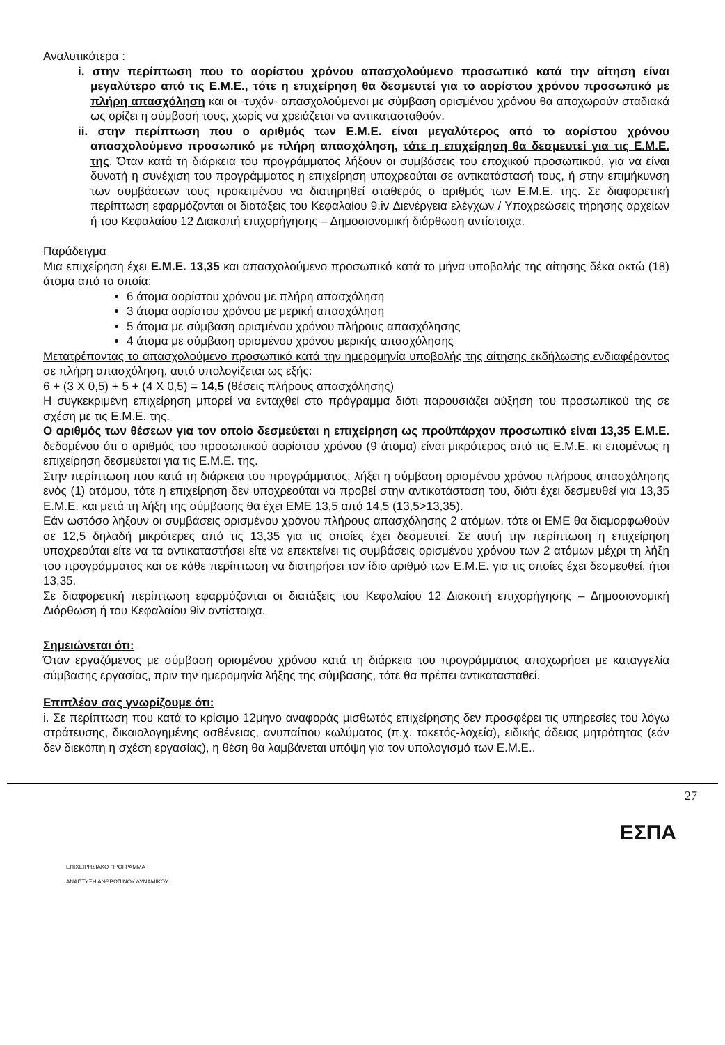Αναλυτικότερα :
i. στην περίπτωση που το αορίστου χρόνου απασχολούμενο προσωπικό κατά την αίτηση είναι μεγαλύτερο από τις Ε.Μ.Ε., τότε η επιχείρηση θα δεσμευτεί για το αορίστου χρόνου προσωπικό με πλήρη απασχόληση και οι -τυχόν- απασχολούμενοι με σύμβαση ορισμένου χρόνου θα αποχωρούν σταδιακά ως ορίζει η σύμβασή τους, χωρίς να χρειάζεται να αντικατασταθούν.
ii. στην περίπτωση που ο αριθμός των Ε.Μ.Ε. είναι μεγαλύτερος από το αορίστου χρόνου απασχολούμενο προσωπικό με πλήρη απασχόληση, τότε η επιχείρηση θα δεσμευτεί για τις Ε.Μ.Ε. της. Όταν κατά τη διάρκεια του προγράμματος λήξουν οι συμβάσεις του εποχικού προσωπικού, για να είναι δυνατή η συνέχιση του προγράμματος η επιχείρηση υποχρεούται σε αντικατάστασή τους, ή στην επιμήκυνση των συμβάσεων τους προκειμένου να διατηρηθεί σταθερός ο αριθμός των Ε.Μ.Ε. της. Σε διαφορετική περίπτωση εφαρμόζονται οι διατάξεις του Κεφαλαίου 9.iv Διενέργεια ελέγχων / Υποχρεώσεις τήρησης αρχείων ή του Κεφαλαίου 12 Διακοπή επιχορήγησης – Δημοσιονομική διόρθωση αντίστοιχα.
Παράδειγμα
Μια επιχείρηση έχει Ε.Μ.Ε. 13,35 και απασχολούμενο προσωπικό κατά το μήνα υποβολής της αίτησης δέκα οκτώ (18) άτομα από τα οποία:
6 άτομα αορίστου χρόνου με πλήρη απασχόληση
3 άτομα αορίστου χρόνου με μερική απασχόληση
5 άτομα με σύμβαση ορισμένου χρόνου πλήρους απασχόλησης
4 άτομα με σύμβαση ορισμένου χρόνου μερικής απασχόλησης
Μετατρέποντας το απασχολούμενο προσωπικό κατά την ημερομηνία υποβολής της αίτησης εκδήλωσης ενδιαφέροντος σε πλήρη απασχόληση, αυτό υπολογίζεται ως εξής:
6 + (3 X 0,5) + 5 + (4 X 0,5) = 14,5 (θέσεις πλήρους απασχόλησης)
Η συγκεκριμένη επιχείρηση μπορεί να ενταχθεί στο πρόγραμμα διότι παρουσιάζει αύξηση του προσωπικού της σε σχέση με τις Ε.Μ.Ε. της.
Ο αριθμός των θέσεων για τον οποίο δεσμεύεται η επιχείρηση ως προϋπάρχον προσωπικό είναι 13,35 Ε.Μ.Ε. δεδομένου ότι ο αριθμός του προσωπικού αορίστου χρόνου (9 άτομα) είναι μικρότερος από τις Ε.Μ.Ε. κι επομένως η επιχείρηση δεσμεύεται για τις Ε.Μ.Ε. της.
Στην περίπτωση που κατά τη διάρκεια του προγράμματος, λήξει η σύμβαση ορισμένου χρόνου πλήρους απασχόλησης ενός (1) ατόμου, τότε η επιχείρηση δεν υποχρεούται να προβεί στην αντικατάσταση του, διότι έχει δεσμευθεί για 13,35 Ε.Μ.Ε. και μετά τη λήξη της σύμβασης θα έχει ΕΜΕ 13,5 από 14,5 (13,5>13,35).
Εάν ωστόσο λήξουν οι συμβάσεις ορισμένου χρόνου πλήρους απασχόλησης 2 ατόμων, τότε οι ΕΜΕ θα διαμορφωθούν σε 12,5 δηλαδή μικρότερες από τις 13,35 για τις οποίες έχει δεσμευτεί. Σε αυτή την περίπτωση η επιχείρηση υποχρεούται είτε να τα αντικαταστήσει είτε να επεκτείνει τις συμβάσεις ορισμένου χρόνου των 2 ατόμων μέχρι τη λήξη του προγράμματος και σε κάθε περίπτωση να διατηρήσει τον ίδιο αριθμό των Ε.Μ.Ε. για τις οποίες έχει δεσμευθεί, ήτοι 13,35.
Σε διαφορετική περίπτωση εφαρμόζονται οι διατάξεις του Κεφαλαίου 12 Διακοπή επιχορήγησης – Δημοσιονομική Διόρθωση ή του Κεφαλαίου 9iv αντίστοιχα.
Σημειώνεται ότι:
Όταν εργαζόμενος με σύμβαση ορισμένου χρόνου κατά τη διάρκεια του προγράμματος αποχωρήσει με καταγγελία σύμβασης εργασίας, πριν την ημερομηνία λήξης της σύμβασης, τότε θα πρέπει αντικατασταθεί.
Επιπλέον σας γνωρίζουμε ότι:
i. Σε περίπτωση που κατά το κρίσιμο 12μηνο αναφοράς μισθωτός επιχείρησης δεν προσφέρει τις υπηρεσίες του λόγω στράτευσης, δικαιολογημένης ασθένειας, ανυπαίτιου κωλύματος (π.χ. τοκετός-λοχεία), ειδικής άδειας μητρότητας (εάν δεν διεκόπη η σχέση εργασίας), η θέση θα λαμβάνεται υπόψη για τον υπολογισμό των Ε.Μ.Ε..
27
ΕΠΙΧΕΙΡΗΣΙΑΚΟ ΠΡΟΓΡΑΜΜΑ
ΑΝΑΠΤΥΞΗ ΑΝΘΡΩΠΙΝΟΥ ΔΥΝΑΜΙΚΟΥ
ΕΣΠΑ